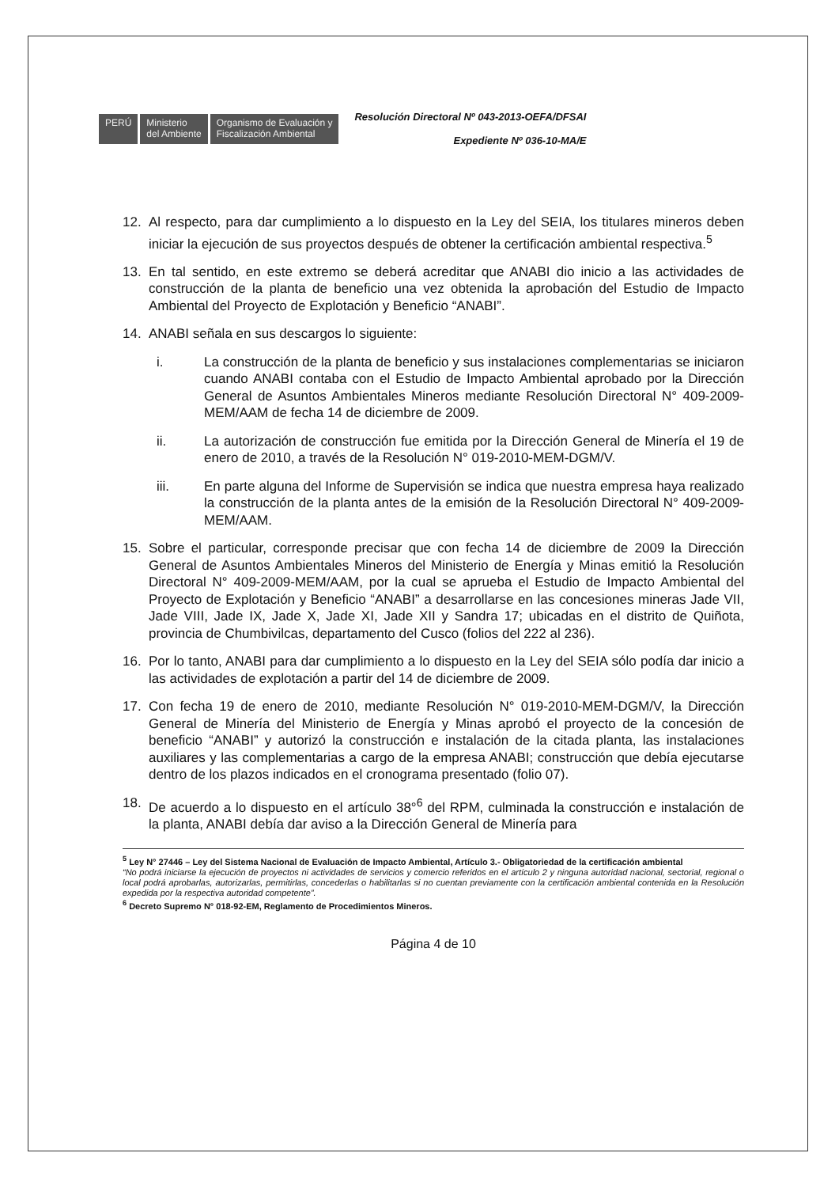PERÚ Ministerio
del Ambiente
Organismo de Evaluación y
Fiscalización Ambiental
Resolución Directoral Nº 043-2013-OEFA/DFSAI
Expediente Nº 036-10-MA/E
12. Al respecto, para dar cumplimiento a lo dispuesto en la Ley del SEIA, los titulares mineros deben iniciar la ejecución de sus proyectos después de obtener la certificación ambiental respectiva.<sup>5</sup>
13. En tal sentido, en este extremo se deberá acreditar que ANABI dio inicio a las actividades de construcción de la planta de beneficio una vez obtenida la aprobación del Estudio de Impacto Ambiental del Proyecto de Explotación y Beneficio “ANABI”.
14. ANABI señala en sus descargos lo siguiente:
i. La construcción de la planta de beneficio y sus instalaciones complementarias se iniciaron cuando ANABI contaba con el Estudio de Impacto Ambiental aprobado por la Dirección General de Asuntos Ambientales Mineros mediante Resolución Directoral N° 409-2009-MEM/AAM de fecha 14 de diciembre de 2009.
ii. La autorización de construcción fue emitida por la Dirección General de Minería el 19 de enero de 2010, a través de la Resolución N° 019-2010-MEM-DGM/V.
iii. En parte alguna del Informe de Supervisión se indica que nuestra empresa haya realizado la construcción de la planta antes de la emisión de la Resolución Directoral N° 409-2009-MEM/AAM.
15. Sobre el particular, corresponde precisar que con fecha 14 de diciembre de 2009 la Dirección General de Asuntos Ambientales Mineros del Ministerio de Energía y Minas emitió la Resolución Directoral N° 409-2009-MEM/AAM, por la cual se aprueba el Estudio de Impacto Ambiental del Proyecto de Explotación y Beneficio “ANABI” a desarrollarse en las concesiones mineras Jade VII, Jade VIII, Jade IX, Jade X, Jade XI, Jade XII y Sandra 17; ubicadas en el distrito de Quiñota, provincia de Chumbivilcas, departamento del Cusco (folios del 222 al 236).
16. Por lo tanto, ANABI para dar cumplimiento a lo dispuesto en la Ley del SEIA sólo podía dar inicio a las actividades de explotación a partir del 14 de diciembre de 2009.
17. Con fecha 19 de enero de 2010, mediante Resolución N° 019-2010-MEM-DGM/V, la Dirección General de Minería del Ministerio de Energía y Minas aprobó el proyecto de la concesión de beneficio “ANABI” y autorizó la construcción e instalación de la citada planta, las instalaciones auxiliares y las complementarias a cargo de la empresa ANABI; construcción que debía ejecutarse dentro de los plazos indicados en el cronograma presentado (folio 07).
18. De acuerdo a lo dispuesto en el artículo 38°<sup>6</sup> del RPM, culminada la construcción e instalación de la planta, ANABI debía dar aviso a la Dirección General de Minería para
<sup>5</sup> Ley N° 27446 – Ley del Sistema Nacional de Evaluación de Impacto Ambiental, Artículo 3.- Obligatoriedad de la certificación ambiental
“No podrá iniciarse la ejecución de proyectos ni actividades de servicios y comercio referidos en el artículo 2 y ninguna autoridad nacional, sectorial, regional o local podrá aprobarlas, autorizarlas, permitirlas, concederlas o habilitarlas si no cuentan previamente con la certificación ambiental contenida en la Resolución expedida por la respectiva autoridad competente”.
<sup>6</sup> Decreto Supremo N° 018-92-EM, Reglamento de Procedimientos Mineros.
Página 4 de 10